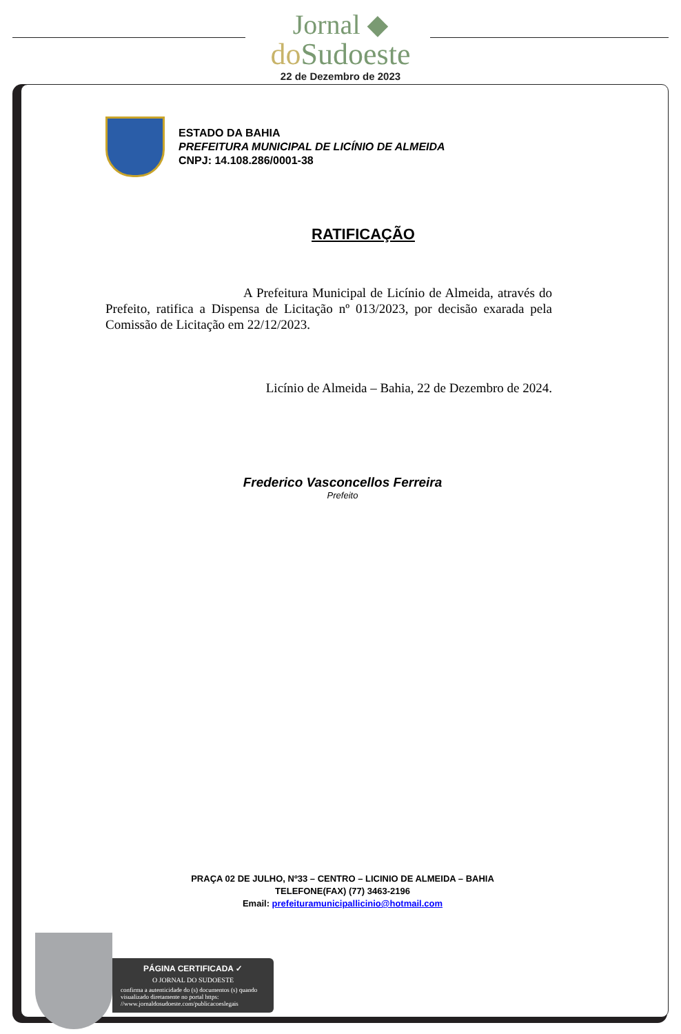Jornal ◆
do Sudoeste
22 de Dezembro de 2023
ESTADO DA BAHIA
PREFEITURA MUNICIPAL DE LICÍNIO DE ALMEIDA
CNPJ: 14.108.286/0001-38
RATIFICAÇÃO
A Prefeitura Municipal de Licínio de Almeida, através do Prefeito, ratifica a Dispensa de Licitação nº 013/2023, por decisão exarada pela Comissão de Licitação em 22/12/2023.
Licínio de Almeida – Bahia, 22 de Dezembro de 2024.
Frederico Vasconcellos Ferreira
Prefeito
PRAÇA 02 DE JULHO, Nº33 – CENTRO – LICINIO DE ALMEIDA – BAHIA
TELEFONE(FAX) (77) 3463-2196
Email: prefeituramunicipallicinio@hotmail.com
PÁGINA CERTIFICADA ✓
O JORNAL DO SUDOESTE
confirma a autenticidade do (s) documentos (s) quando visualizado diretamente no portal https: //www.jornaldosudoeste.com/publicacoeslegais